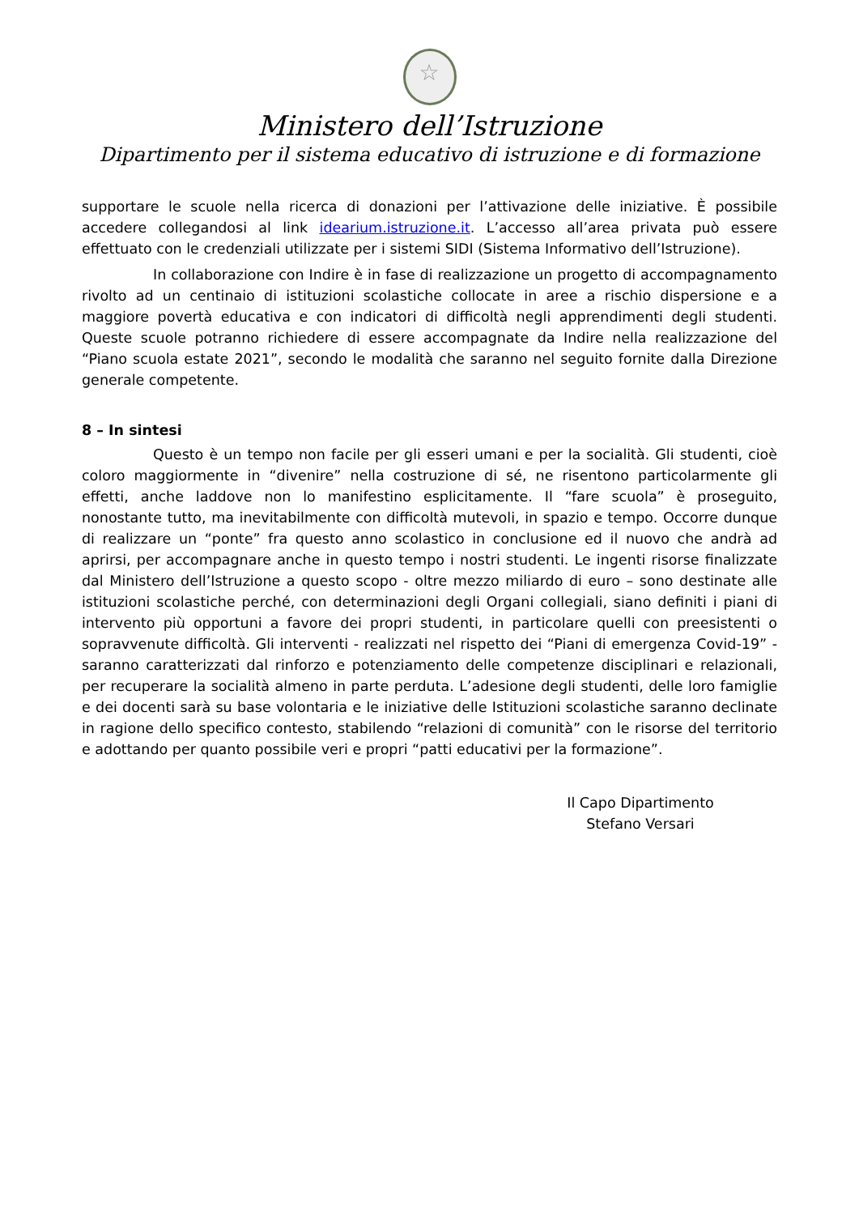☆
Ministero dell’Istruzione
Dipartimento per il sistema educativo di istruzione e di formazione
supportare le scuole nella ricerca di donazioni per l’attivazione delle iniziative. È possibile accedere collegandosi al link idearium.istruzione.it. L’accesso all’area privata può essere effettuato con le credenziali utilizzate per i sistemi SIDI (Sistema Informativo dell’Istruzione).
In collaborazione con Indire è in fase di realizzazione un progetto di accompagnamento rivolto ad un centinaio di istituzioni scolastiche collocate in aree a rischio dispersione e a maggiore povertà educativa e con indicatori di difficoltà negli apprendimenti degli studenti. Queste scuole potranno richiedere di essere accompagnate da Indire nella realizzazione del “Piano scuola estate 2021”, secondo le modalità che saranno nel seguito fornite dalla Direzione generale competente.
8 – In sintesi
Questo è un tempo non facile per gli esseri umani e per la socialità. Gli studenti, cioè coloro maggiormente in “divenire” nella costruzione di sé, ne risentono particolarmente gli effetti, anche laddove non lo manifestino esplicitamente. Il “fare scuola” è proseguito, nonostante tutto, ma inevitabilmente con difficoltà mutevoli, in spazio e tempo. Occorre dunque di realizzare un “ponte” fra questo anno scolastico in conclusione ed il nuovo che andrà ad aprirsi, per accompagnare anche in questo tempo i nostri studenti. Le ingenti risorse finalizzate dal Ministero dell’Istruzione a questo scopo - oltre mezzo miliardo di euro – sono destinate alle istituzioni scolastiche perché, con determinazioni degli Organi collegiali, siano definiti i piani di intervento più opportuni a favore dei propri studenti, in particolare quelli con preesistenti o sopravvenute difficoltà. Gli interventi - realizzati nel rispetto dei “Piani di emergenza Covid-19” - saranno caratterizzati dal rinforzo e potenziamento delle competenze disciplinari e relazionali, per recuperare la socialità almeno in parte perduta. L’adesione degli studenti, delle loro famiglie e dei docenti sarà su base volontaria e le iniziative delle Istituzioni scolastiche saranno declinate in ragione dello specifico contesto, stabilendo “relazioni di comunità” con le risorse del territorio e adottando per quanto possibile veri e propri “patti educativi per la formazione”.
Il Capo Dipartimento
Stefano Versari